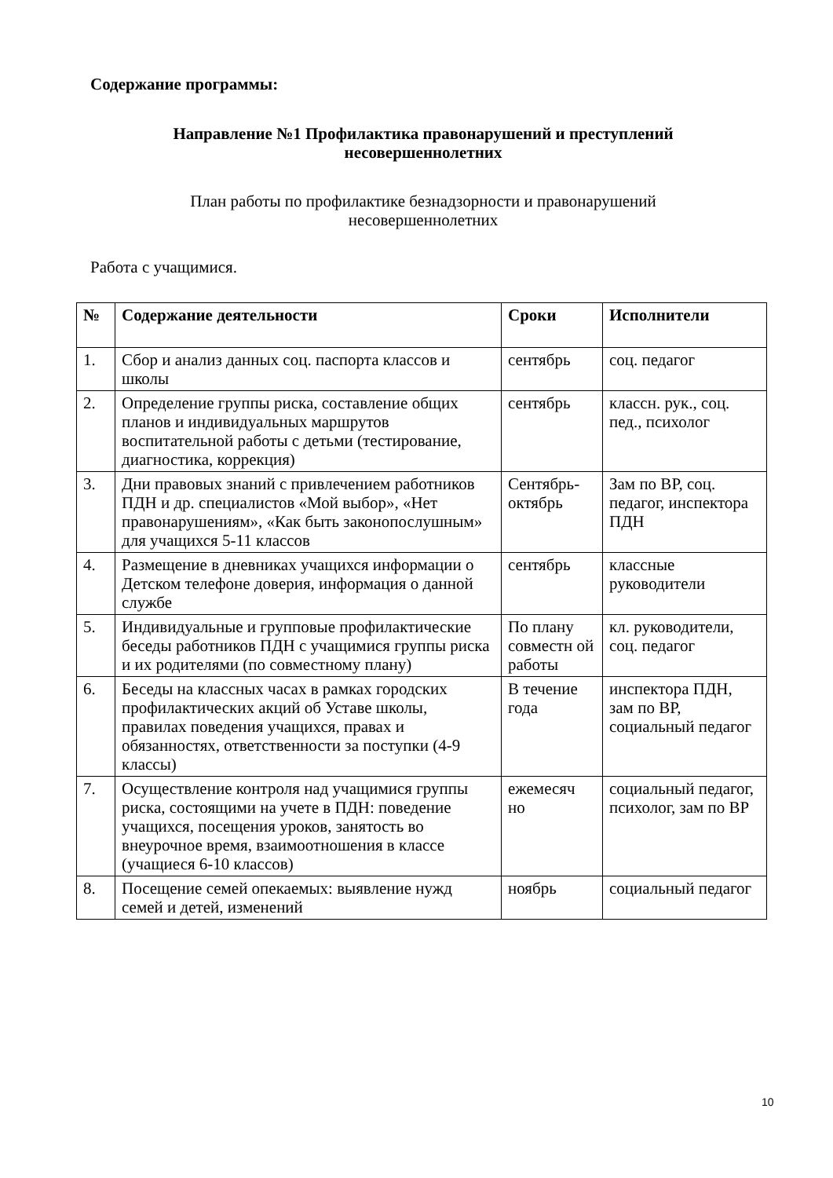Содержание программы:
Направление №1 Профилактика правонарушений и преступлений
несовершеннолетних
План работы по профилактике безнадзорности и правонарушений
несовершеннолетних
Работа с учащимися.
| № | Содержание деятельности | Сроки | Исполнители |
| --- | --- | --- | --- |
| 1. | Сбор и анализ данных соц. паспорта классов и школы | сентябрь | соц. педагог |
| 2. | Определение группы риска, составление общих планов и индивидуальных маршрутов воспитательной работы с детьми (тестирование, диагностика, коррекция) | сентябрь | классн. рук., соц. пед., психолог |
| 3. | Дни правовых знаний с привлечением работников ПДН и др. специалистов «Мой выбор», «Нет правонарушениям», «Как быть законопослушным» для учащихся 5-11 классов | Сентябрь-октябрь | Зам по ВР, соц. педагог, инспектора ПДН |
| 4. | Размещение в дневниках учащихся информации о Детском телефоне доверия, информация о данной службе | сентябрь | классные руководители |
| 5. | Индивидуальные и групповые профилактические беседы работников ПДН с учащимися группы риска и их родителями (по совместному плану) | По плану совместн ой работы | кл. руководители, соц. педагог |
| 6. | Беседы на классных часах в рамках городских профилактических акций об Уставе школы, правилах поведения учащихся, правах и обязанностях, ответственности за поступки (4-9 классы) | В течение года | инспектора ПДН, зам по ВР, социальный педагог |
| 7. | Осуществление контроля над учащимися группы риска, состоящими на учете в ПДН: поведение учащихся, посещения уроков, занятость во внеурочное время, взаимоотношения в классе (учащиеся 6-10 классов) | ежемесяч но | социальный педагог, психолог, зам по ВР |
| 8. | Посещение семей опекаемых: выявление нужд семей и детей, изменений | ноябрь | социальный педагог |
10